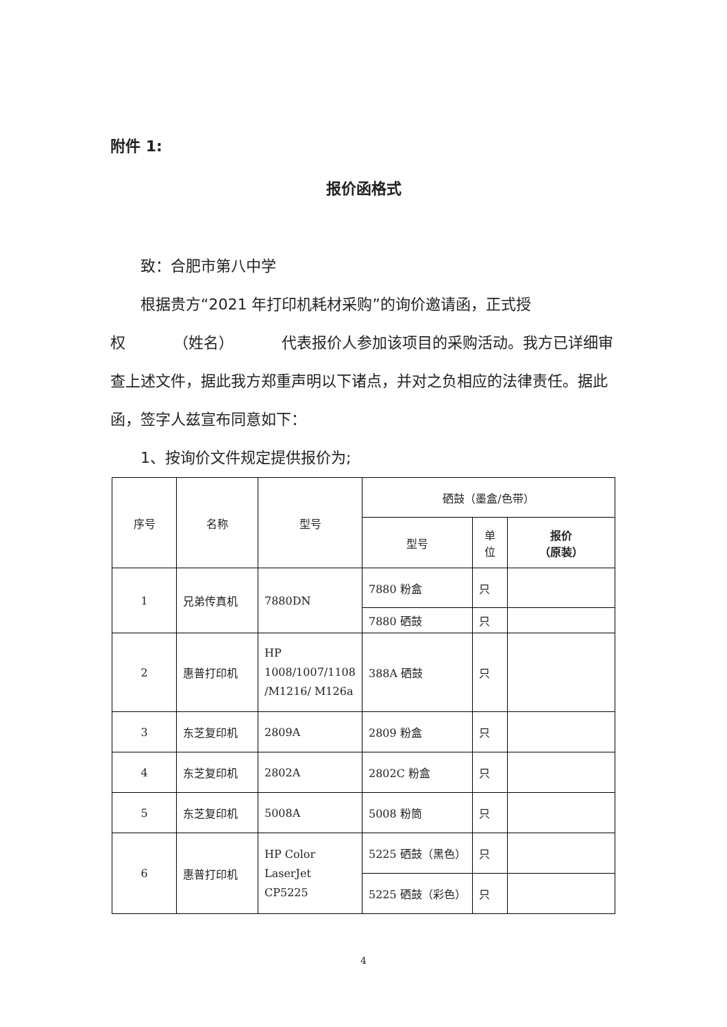附件 1:
报价函格式
致：合肥市第八中学
根据贵方“2021 年打印机耗材采购”的询价邀请函，正式授
权 （姓名） 代表报价人参加该项目的采购活动。我方已详细审查上述文件，据此我方郑重声明以下诸点，并对之负相应的法律责任。据此函，签字人兹宣布同意如下：
1、按询价文件规定提供报价为;
| 序号 | 名称 | 型号 | 硒鼓（墨盒/色带） | | |
| --- | --- | --- | --- | --- | --- |
| | | | 型号 | 单 位 | 报价 （原装） |
| 1 | 兄弟传真机 | 7880DN | 7880 粉盒 | 只 | |
| | | | 7880 硒鼓 | 只 | |
| 2 | 惠普打印机 | HP 1008/1007/1108 /M1216/ M126a | 388A 硒鼓 | 只 | |
| 3 | 东芝复印机 | 2809A | 2809 粉盒 | 只 | |
| 4 | 东芝复印机 | 2802A | 2802C 粉盒 | 只 | |
| 5 | 东芝复印机 | 5008A | 5008 粉筒 | 只 | |
| 6 | 惠普打印机 | HP Color LaserJet CP5225 | 5225 硒鼓（黑色） | 只 | |
| | | | 5225 硒鼓（彩色） | 只 | |
4